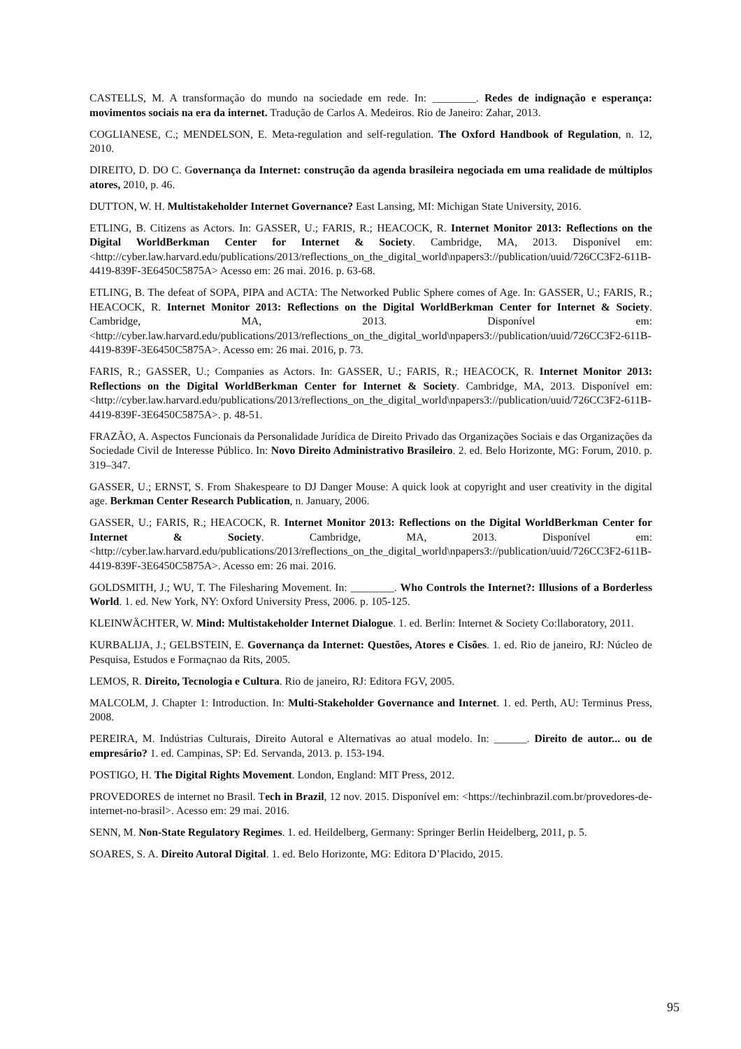CASTELLS, M. A transformação do mundo na sociedade em rede. In: ________. Redes de indignação e esperança: movimentos sociais na era da internet. Tradução de Carlos A. Medeiros. Rio de Janeiro: Zahar, 2013.
COGLIANESE, C.; MENDELSON, E. Meta-regulation and self-regulation. The Oxford Handbook of Regulation, n. 12, 2010.
DIREITO, D. DO C. Governança da Internet: construção da agenda brasileira negociada em uma realidade de múltiplos atores, 2010, p. 46.
DUTTON, W. H. Multistakeholder Internet Governance? East Lansing, MI: Michigan State University, 2016.
ETLING, B. Citizens as Actors. In: GASSER, U.; FARIS, R.; HEACOCK, R. Internet Monitor 2013: Reflections on the Digital WorldBerkman Center for Internet & Society. Cambridge, MA, 2013. Disponível em: <http://cyber.law.harvard.edu/publications/2013/reflections_on_the_digital_world\npapers3://publication/uuid/726CC3F2-611B-4419-839F-3E6450C5875A> Acesso em: 26 mai. 2016. p. 63-68.
ETLING, B. The defeat of SOPA, PIPA and ACTA: The Networked Public Sphere comes of Age. In: GASSER, U.; FARIS, R.; HEACOCK, R. Internet Monitor 2013: Reflections on the Digital WorldBerkman Center for Internet & Society. Cambridge, MA, 2013. Disponível em: <http://cyber.law.harvard.edu/publications/2013/reflections_on_the_digital_world\npapers3://publication/uuid/726CC3F2-611B-4419-839F-3E6450C5875A>. Acesso em: 26 mai. 2016, p. 73.
FARIS, R.; GASSER, U.; Companies as Actors. In: GASSER, U.; FARIS, R.; HEACOCK, R. Internet Monitor 2013: Reflections on the Digital WorldBerkman Center for Internet & Society. Cambridge, MA, 2013. Disponível em: <http://cyber.law.harvard.edu/publications/2013/reflections_on_the_digital_world\npapers3://publication/uuid/726CC3F2-611B-4419-839F-3E6450C5875A>. p. 48-51.
FRAZÃO, A. Aspectos Funcionais da Personalidade Jurídica de Direito Privado das Organizações Sociais e das Organizações da Sociedade Civil de Interesse Público. In: Novo Direito Administrativo Brasileiro. 2. ed. Belo Horizonte, MG: Forum, 2010. p. 319–347.
GASSER, U.; ERNST, S. From Shakespeare to DJ Danger Mouse: A quick look at copyright and user creativity in the digital age. Berkman Center Research Publication, n. January, 2006.
GASSER, U.; FARIS, R.; HEACOCK, R. Internet Monitor 2013: Reflections on the Digital WorldBerkman Center for Internet & Society. Cambridge, MA, 2013. Disponível em: <http://cyber.law.harvard.edu/publications/2013/reflections_on_the_digital_world\npapers3://publication/uuid/726CC3F2-611B-4419-839F-3E6450C5875A>. Acesso em: 26 mai. 2016.
GOLDSMITH, J.; WU, T. The Filesharing Movement. In: ________. Who Controls the Internet?: Illusions of a Borderless World. 1. ed. New York, NY: Oxford University Press, 2006. p. 105-125.
KLEINWÄCHTER, W. Mind: Multistakeholder Internet Dialogue. 1. ed. Berlin: Internet & Society Co:llaboratory, 2011.
KURBALIJA, J.; GELBSTEIN, E. Governança da Internet: Questões, Atores e Cisões. 1. ed. Rio de janeiro, RJ: Núcleo de Pesquisa, Estudos e Formaçnao da Rits, 2005.
LEMOS, R. Direito, Tecnologia e Cultura. Rio de janeiro, RJ: Editora FGV, 2005.
MALCOLM, J. Chapter 1: Introduction. In: Multi-Stakeholder Governance and Internet. 1. ed. Perth, AU: Terminus Press, 2008.
PEREIRA, M. Indústrias Culturais, Direito Autoral e Alternativas ao atual modelo. In: ______. Direito de autor... ou de empresário? 1. ed. Campinas, SP: Ed. Servanda, 2013. p. 153-194.
POSTIGO, H. The Digital Rights Movement. London, England: MIT Press, 2012.
PROVEDORES de internet no Brasil. Tech in Brazil, 12 nov. 2015. Disponível em: <https://techinbrazil.com.br/provedores-de-internet-no-brasil>. Acesso em: 29 mai. 2016.
SENN, M. Non-State Regulatory Regimes. 1. ed. Heildelberg, Germany: Springer Berlin Heidelberg, 2011, p. 5.
SOARES, S. A. Direito Autoral Digital. 1. ed. Belo Horizonte, MG: Editora D’Placido, 2015.
95